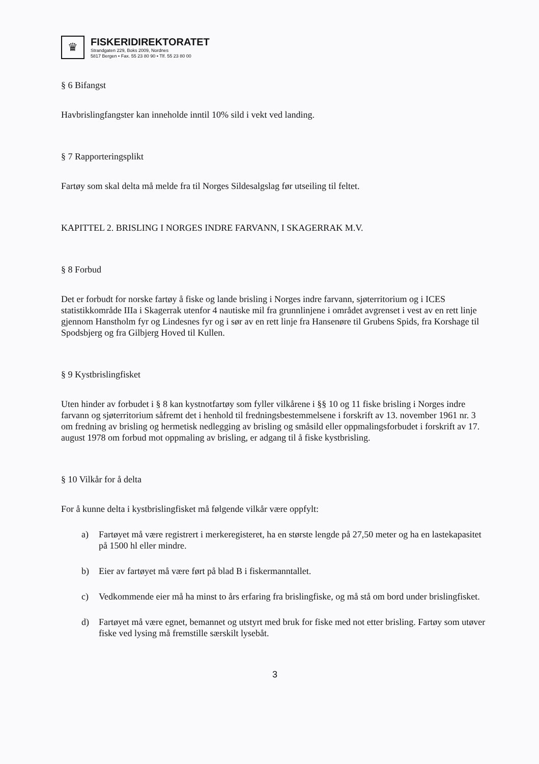♛
FISKERIDIREKTORATET
Strandgaten 229, Boks 2009, Nordnes
5817 Bergen • Fax. 55 23 80 90 • Tlf. 55 23 80 00
§ 6 Bifangst
Havbrislingfangster kan inneholde inntil 10% sild i vekt ved landing.
§ 7 Rapporteringsplikt
Fartøy som skal delta må melde fra til Norges Sildesalgslag før utseiling til feltet.
KAPITTEL 2. BRISLING I NORGES INDRE FARVANN, I SKAGERRAK M.V.
§ 8 Forbud
Det er forbudt for norske fartøy å fiske og lande brisling i Norges indre farvann, sjøterritorium og i ICES statistikkområde IIIa i Skagerrak utenfor 4 nautiske mil fra grunnlinjene i området avgrenset i vest av en rett linje gjennom Hanstholm fyr og Lindesnes fyr og i sør av en rett linje fra Hansenøre til Grubens Spids, fra Korshage til Spodsbjerg og fra Gilbjerg Hoved til Kullen.
§ 9 Kystbrislingfisket
Uten hinder av forbudet i § 8 kan kystnotfartøy som fyller vilkårene i §§ 10 og 11 fiske brisling i Norges indre farvann og sjøterritorium såfremt det i henhold til fredningsbestemmelsene i forskrift av 13. november 1961 nr. 3 om fredning av brisling og hermetisk nedlegging av brisling og småsild eller oppmalingsforbudet i forskrift av 17. august 1978 om forbud mot oppmaling av brisling, er adgang til å fiske kystbrisling.
§ 10 Vilkår for å delta
For å kunne delta i kystbrislingfisket må følgende vilkår være oppfylt:
a) Fartøyet må være registrert i merkeregisteret, ha en største lengde på 27,50 meter og ha en lastekapasitet på 1500 hl eller mindre.
b) Eier av fartøyet må være ført på blad B i fiskermanntallet.
c) Vedkommende eier må ha minst to års erfaring fra brislingfiske, og må stå om bord under brislingfisket.
d) Fartøyet må være egnet, bemannet og utstyrt med bruk for fiske med not etter brisling. Fartøy som utøver fiske ved lysing må fremstille særskilt lysebåt.
3